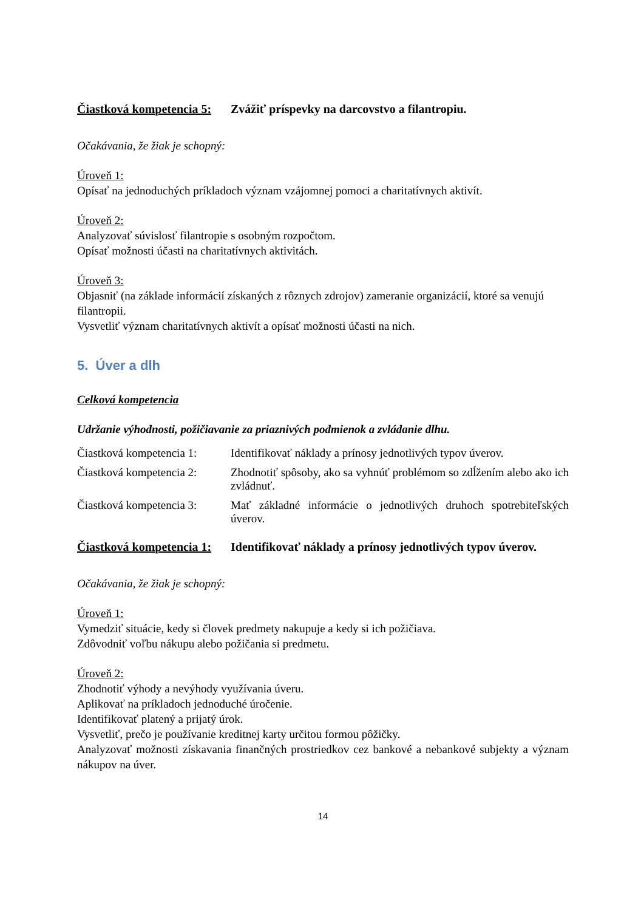Čiastková kompetencia 5: Zvážiť príspevky na darcovstvo a filantropiu.
Očakávania, že žiak je schopný:
Úroveň 1:
Opísať na jednoduchých príkladoch význam vzájomnej pomoci a charitatívnych aktivít.
Úroveň 2:
Analyzovať súvislosť filantropie s osobným rozpočtom.
Opísať možnosti účasti na charitatívnych aktivitách.
Úroveň 3:
Objasniť (na základe informácií získaných z rôznych zdrojov) zameranie organizácií, ktoré sa venujú filantropii.
Vysvetliť význam charitatívnych aktivít a opísať možnosti účasti na nich.
5. Úver a dlh
Celková kompetencia
Udržanie výhodnosti, požičiavanie za priaznivých podmienok a zvládanie dlhu.
Čiastková kompetencia 1: Identifikovať náklady a prínosy jednotlivých typov úverov.
Čiastková kompetencia 2: Zhodnotiť spôsoby, ako sa vyhnúť problémom so zdĺžením alebo ako ich zvládnuť.
Čiastková kompetencia 3: Mať základné informácie o jednotlivých druhoch spotrebiteľských úverov.
Čiastková kompetencia 1: Identifikovať náklady a prínosy jednotlivých typov úverov.
Očakávania, že žiak je schopný:
Úroveň 1:
Vymedziť situácie, kedy si človek predmety nakupuje a kedy si ich požičiava.
Zdôvodniť voľbu nákupu alebo požičania si predmetu.
Úroveň 2:
Zhodnotiť výhody a nevýhody využívania úveru.
Aplikovať na príkladoch jednoduché úročenie.
Identifikovať platený a prijatý úrok.
Vysvetliť, prečo je používanie kreditnej karty určitou formou pôžičky.
Analyzovať možnosti získavania finančných prostriedkov cez bankové a nebankové subjekty a význam nákupov na úver.
14